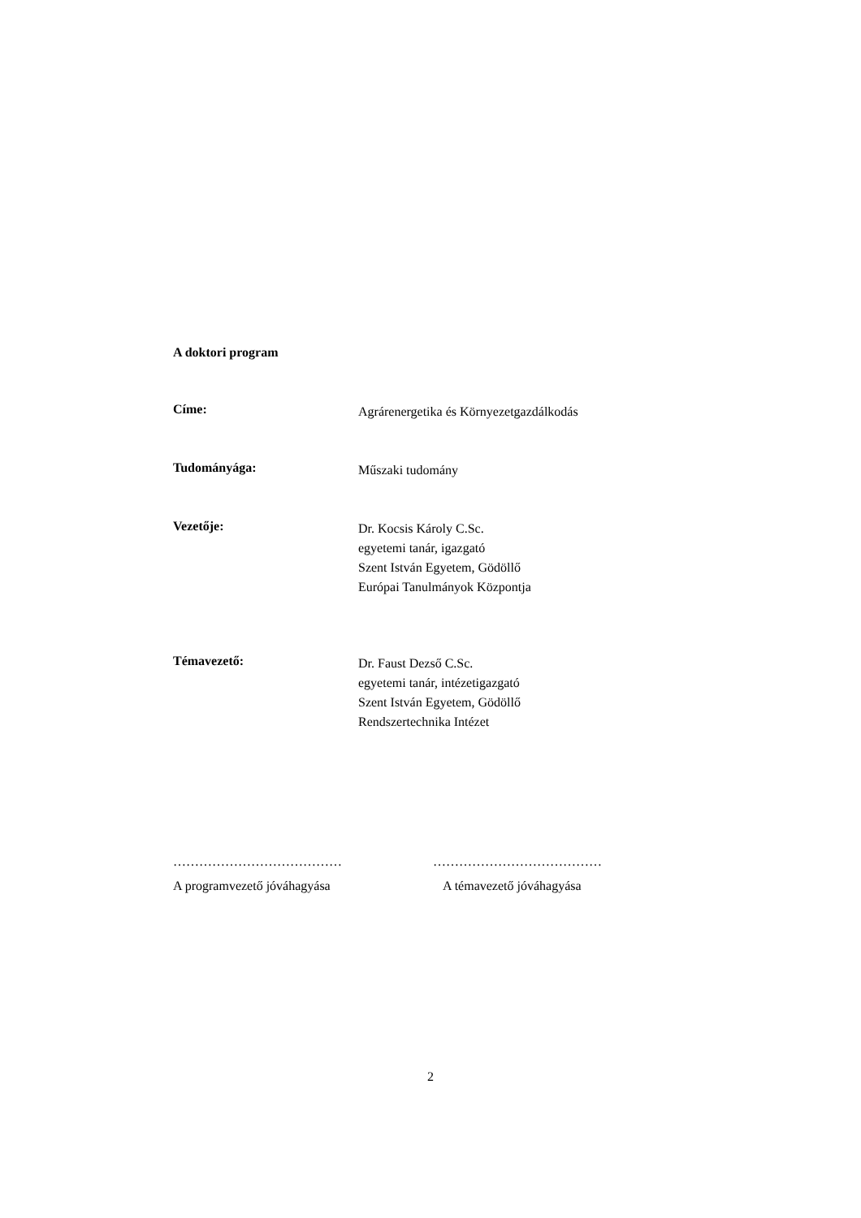A doktori program
Címe:
Agrárenergetika és Környezetgazdálkodás
Tudományága:
Műszaki tudomány
Vezetője:
Dr. Kocsis Károly C.Sc.
egyetemi tanár, igazgató
Szent István Egyetem, Gödöllő
Európai Tanulmányok Központja
Témavezető:
Dr. Faust Dezső C.Sc.
egyetemi tanár, intézetigazgató
Szent István Egyetem, Gödöllő
Rendszertechnika Intézet
…………………………………
A programvezető jóváhagyása
…………………………………
A témavezető jóváhagyása
2